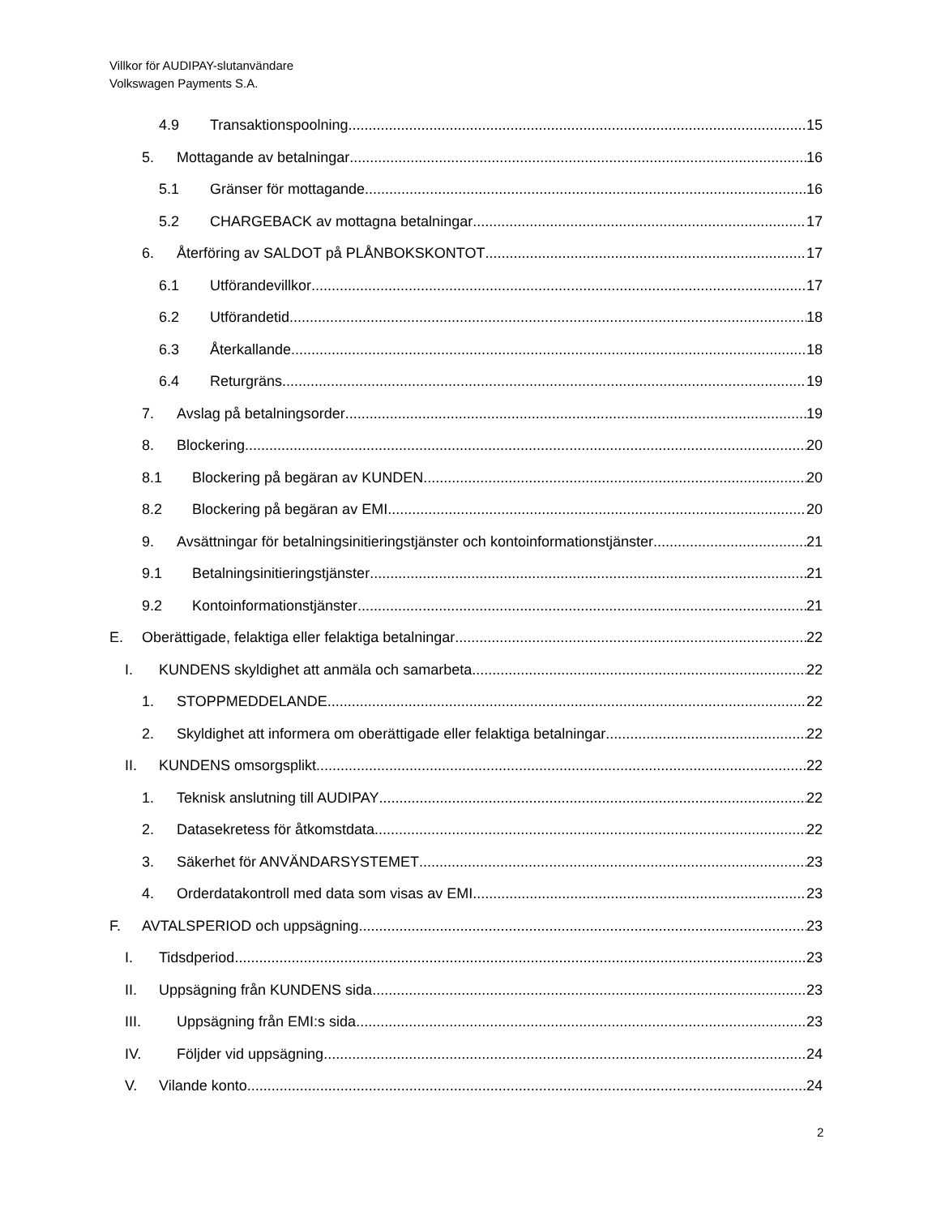Villkor för AUDIPAY-slutanvändare
Volkswagen Payments S.A.
4.9 Transaktionspoolning 15
5. Mottagande av betalningar 16
5.1 Gränser för mottagande 16
5.2 CHARGEBACK av mottagna betalningar 17
6. Återföring av SALDOT på PLÅNBOKSKONTOT 17
6.1 Utförandevillkor 17
6.2 Utförandetid 18
6.3 Återkallande 18
6.4 Returgräns 19
7. Avslag på betalningsorder 19
8. Blockering 20
8.1 Blockering på begäran av KUNDEN 20
8.2 Blockering på begäran av EMI 20
9. Avsättningar för betalningsinitieringstjänster och kontoinformationstjänster 21
9.1 Betalningsinitieringstjänster 21
9.2 Kontoinformationstjänster 21
E. Oberättigade, felaktiga eller felaktiga betalningar 22
I. KUNDENS skyldighet att anmäla och samarbeta 22
1. STOPPMEDDELANDE 22
2. Skyldighet att informera om oberättigade eller felaktiga betalningar 22
II. KUNDENS omsorgsplikt 22
1. Teknisk anslutning till AUDIPAY 22
2. Datasekretess för åtkomstdata 22
3. Säkerhet för ANVÄNDARSYSTEMET 23
4. Orderdatakontroll med data som visas av EMI 23
F. AVTALSPERIOD och uppsägning 23
I. Tidsdperiod 23
II. Uppsägning från KUNDENS sida 23
III. Uppsägning från EMI:s sida 23
IV. Följder vid uppsägning 24
V. Vilande konto 24
2